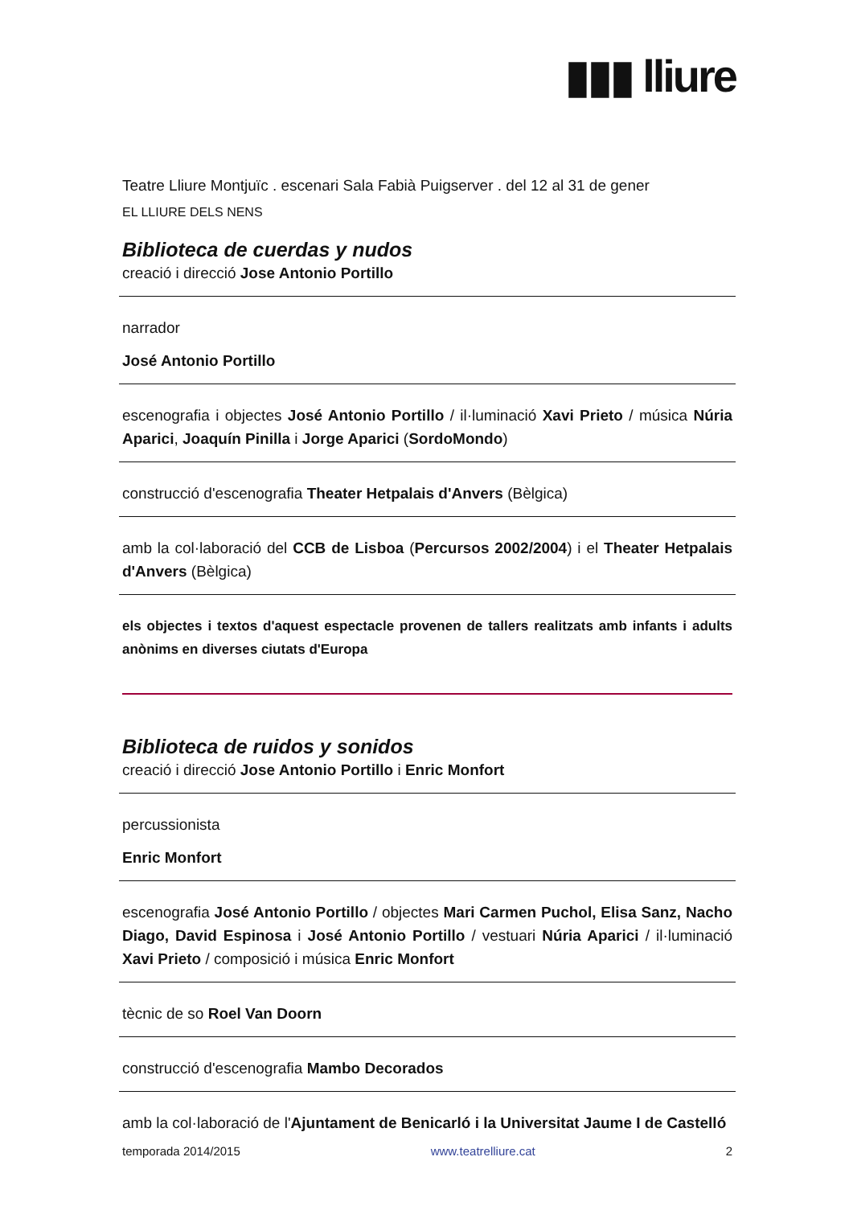▮▮▮ lliure
Teatre Lliure Montjuïc . escenari Sala Fabià Puigserver . del 12 al 31 de gener
EL LLIURE DELS NENS
Biblioteca de cuerdas y nudos
creació i direcció Jose Antonio Portillo
narrador
José Antonio Portillo
escenografia i objectes José Antonio Portillo / il·luminació Xavi Prieto / música Núria Aparici, Joaquín Pinilla i Jorge Aparici (SordoMondo)
construcció d'escenografia Theater Hetpalais d'Anvers (Bèlgica)
amb la col·laboració del CCB de Lisboa (Percursos 2002/2004) i el Theater Hetpalais d'Anvers (Bèlgica)
els objectes i textos d'aquest espectacle provenen de tallers realitzats amb infants i adults anònims en diverses ciutats d'Europa
Biblioteca de ruidos y sonidos
creació i direcció Jose Antonio Portillo i Enric Monfort
percussionista
Enric Monfort
escenografia José Antonio Portillo / objectes Mari Carmen Puchol, Elisa Sanz, Nacho Diago, David Espinosa i José Antonio Portillo / vestuari Núria Aparici / il·luminació Xavi Prieto / composició i música Enric Monfort
tècnic de so Roel Van Doorn
construcció d'escenografia Mambo Decorados
amb la col·laboració de l'Ajuntament de Benicarló i la Universitat Jaume I de Castelló
temporada 2014/2015 www.teatrelliure.cat 2